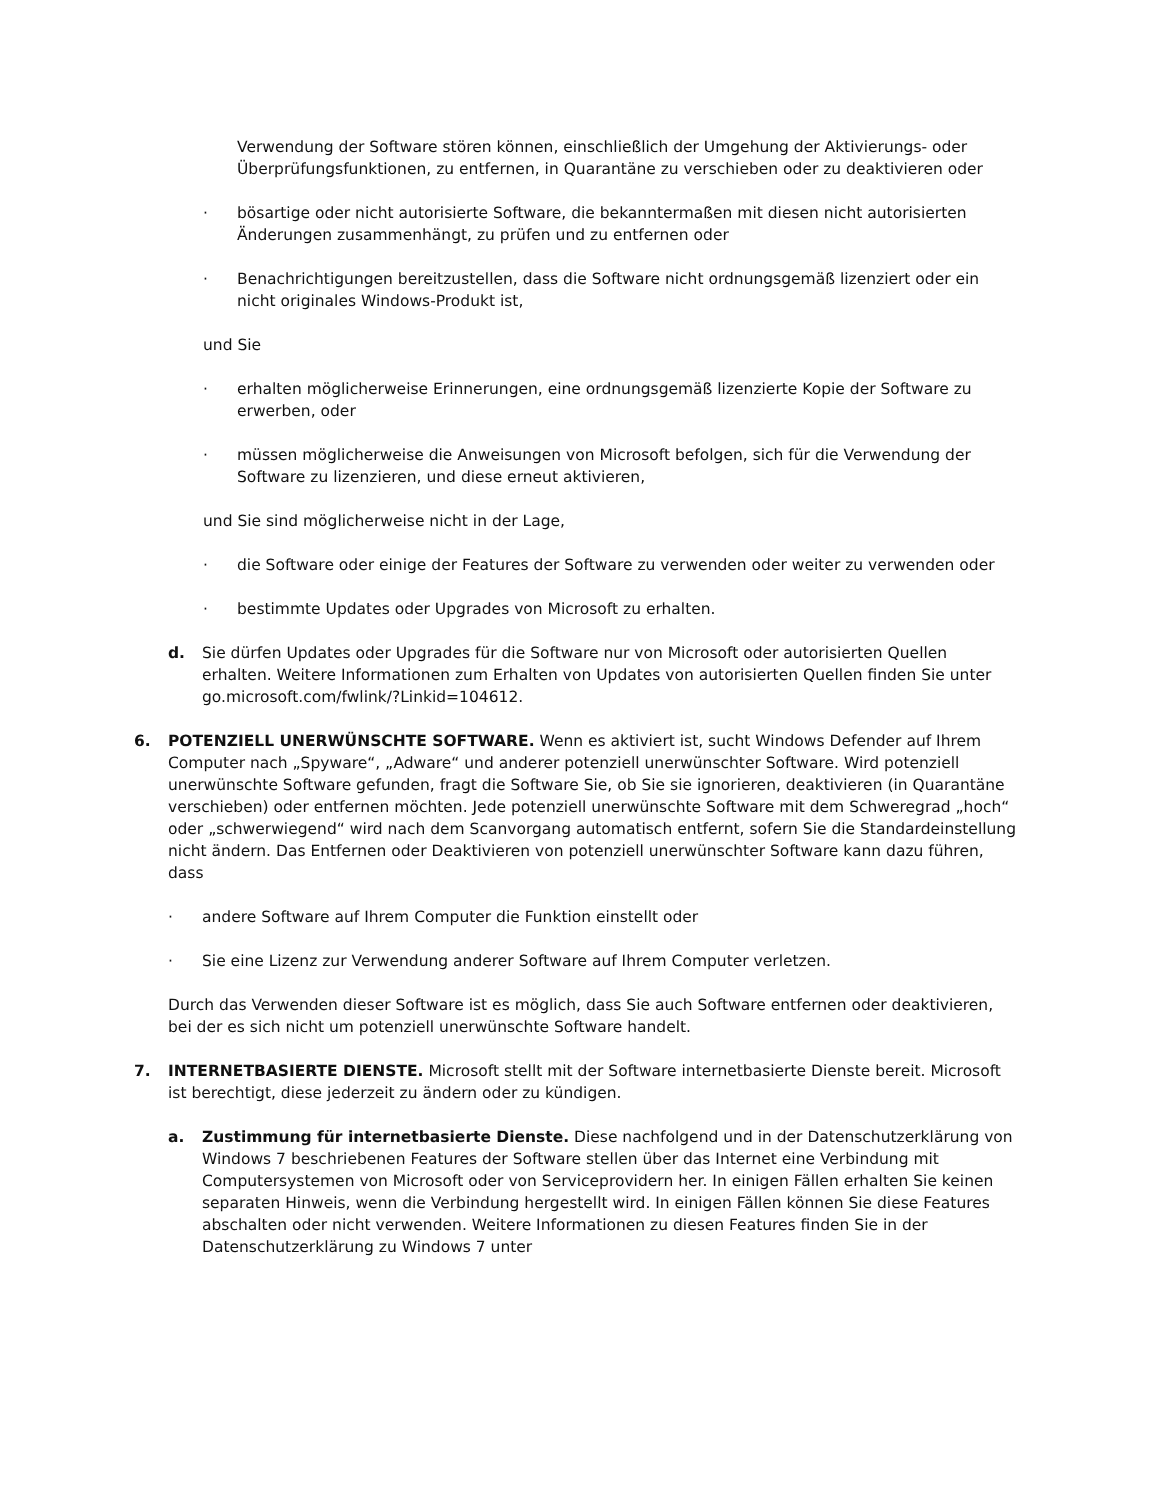Verwendung der Software stören können, einschließlich der Umgehung der Aktivierungs- oder Überprüfungsfunktionen, zu entfernen, in Quarantäne zu verschieben oder zu deaktivieren oder
· bösartige oder nicht autorisierte Software, die bekanntermaßen mit diesen nicht autorisierten Änderungen zusammenhängt, zu prüfen und zu entfernen oder
· Benachrichtigungen bereitzustellen, dass die Software nicht ordnungsgemäß lizenziert oder ein nicht originales Windows-Produkt ist,
und Sie
· erhalten möglicherweise Erinnerungen, eine ordnungsgemäß lizenzierte Kopie der Software zu erwerben, oder
· müssen möglicherweise die Anweisungen von Microsoft befolgen, sich für die Verwendung der Software zu lizenzieren, und diese erneut aktivieren,
und Sie sind möglicherweise nicht in der Lage,
· die Software oder einige der Features der Software zu verwenden oder weiter zu verwenden oder
· bestimmte Updates oder Upgrades von Microsoft zu erhalten.
d. Sie dürfen Updates oder Upgrades für die Software nur von Microsoft oder autorisierten Quellen erhalten. Weitere Informationen zum Erhalten von Updates von autorisierten Quellen finden Sie unter go.microsoft.com/fwlink/?Linkid=104612.
6. POTENZIELL UNERWÜNSCHTE SOFTWARE. Wenn es aktiviert ist, sucht Windows Defender auf Ihrem Computer nach „Spyware“, „Adware“ und anderer potenziell unerwünschter Software. Wird potenziell unerwünschte Software gefunden, fragt die Software Sie, ob Sie sie ignorieren, deaktivieren (in Quarantäne verschieben) oder entfernen möchten. Jede potenziell unerwünschte Software mit dem Schweregrad „hoch“ oder „schwerwiegend“ wird nach dem Scanvorgang automatisch entfernt, sofern Sie die Standardeinstellung nicht ändern. Das Entfernen oder Deaktivieren von potenziell unerwünschter Software kann dazu führen, dass
· andere Software auf Ihrem Computer die Funktion einstellt oder
· Sie eine Lizenz zur Verwendung anderer Software auf Ihrem Computer verletzen.
Durch das Verwenden dieser Software ist es möglich, dass Sie auch Software entfernen oder deaktivieren, bei der es sich nicht um potenziell unerwünschte Software handelt.
7. INTERNETBASIERTE DIENSTE. Microsoft stellt mit der Software internetbasierte Dienste bereit. Microsoft ist berechtigt, diese jederzeit zu ändern oder zu kündigen.
a. Zustimmung für internetbasierte Dienste. Diese nachfolgend und in der Datenschutzerklärung von Windows 7 beschriebenen Features der Software stellen über das Internet eine Verbindung mit Computersystemen von Microsoft oder von Serviceprovidern her. In einigen Fällen erhalten Sie keinen separaten Hinweis, wenn die Verbindung hergestellt wird. In einigen Fällen können Sie diese Features abschalten oder nicht verwenden. Weitere Informationen zu diesen Features finden Sie in der Datenschutzerklärung zu Windows 7 unter